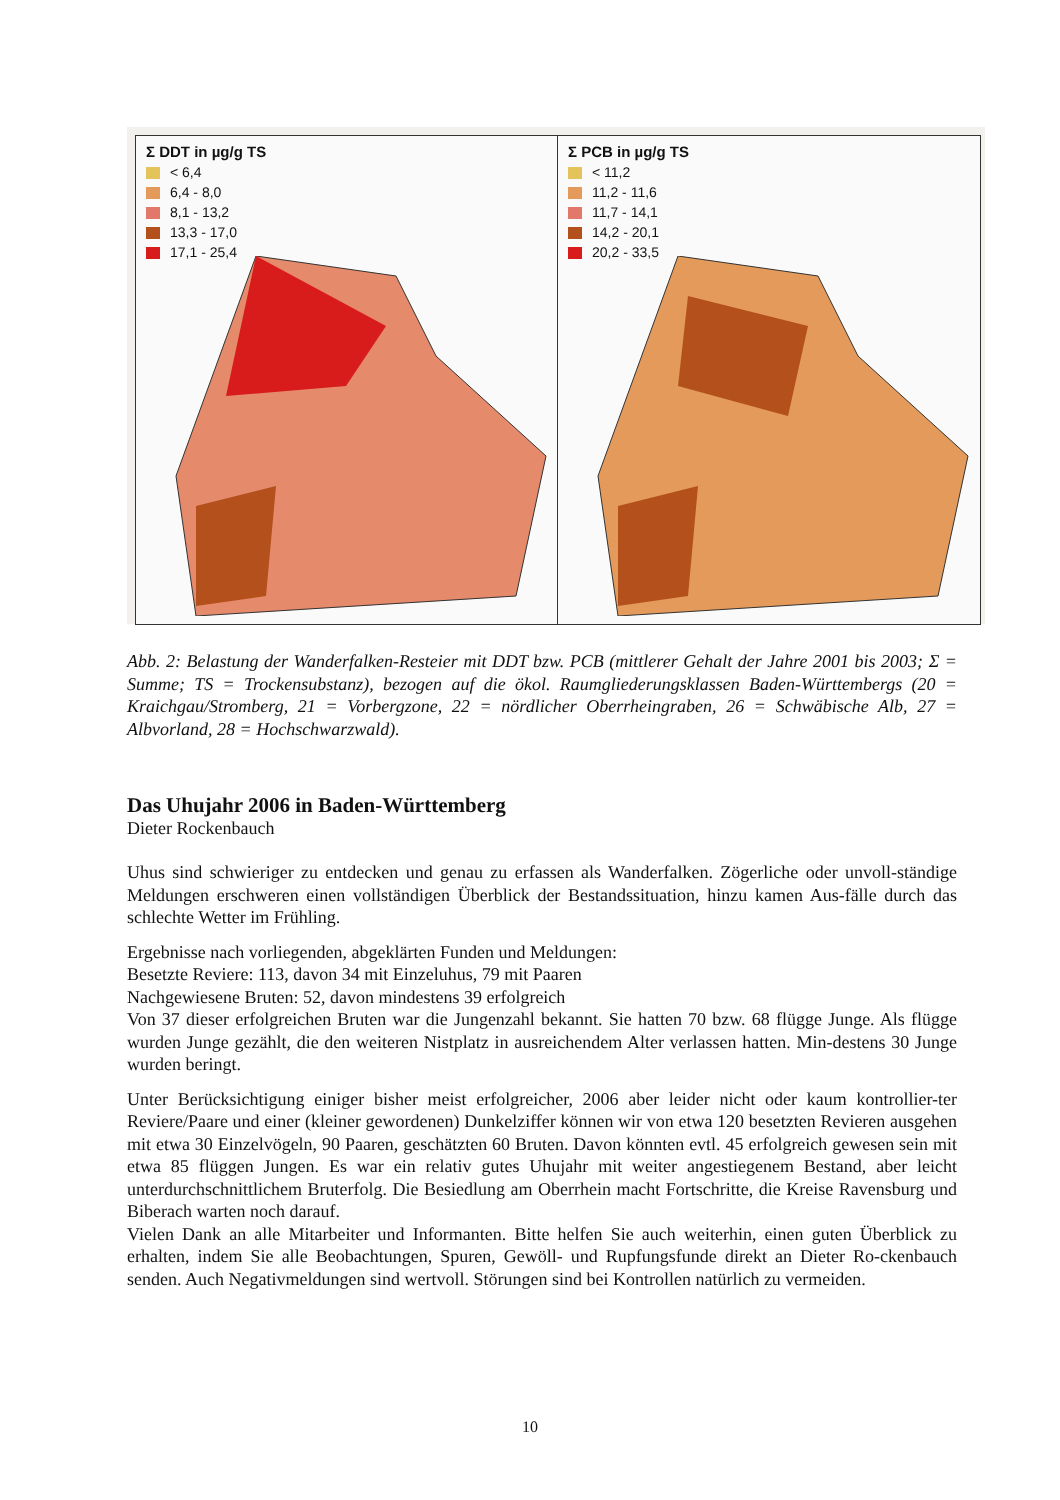Σ DDT in µg/g TS
< 6,4
6,4 - 8,0
8,1 - 13,2
13,3 - 17,0
17,1 - 25,4
Σ PCB in µg/g TS
< 11,2
11,2 - 11,6
11,7 - 14,1
14,2 - 20,1
20,2 - 33,5
Abb. 2: Belastung der Wanderfalken-Resteier mit DDT bzw. PCB (mittlerer Gehalt der Jahre 2001 bis 2003; Σ = Summe; TS = Trockensubstanz), bezogen auf die ökol. Raumgliederungsklassen Baden-Württembergs (20 = Kraichgau/Stromberg, 21 = Vorbergzone, 22 = nördlicher Oberrheingraben, 26 = Schwäbische Alb, 27 = Albvorland, 28 = Hochschwarzwald).
Das Uhujahr 2006 in Baden-Württemberg
Dieter Rockenbauch
Uhus sind schwieriger zu entdecken und genau zu erfassen als Wanderfalken. Zögerliche oder unvoll-ständige Meldungen erschweren einen vollständigen Überblick der Bestandssituation, hinzu kamen Aus-fälle durch das schlechte Wetter im Frühling.
Ergebnisse nach vorliegenden, abgeklärten Funden und Meldungen:
Besetzte Reviere: 113, davon 34 mit Einzeluhus, 79 mit Paaren
Nachgewiesene Bruten: 52, davon mindestens 39 erfolgreich
Von 37 dieser erfolgreichen Bruten war die Jungenzahl bekannt. Sie hatten 70 bzw. 68 flügge Junge. Als flügge wurden Junge gezählt, die den weiteren Nistplatz in ausreichendem Alter verlassen hatten. Min-destens 30 Junge wurden beringt.
Unter Berücksichtigung einiger bisher meist erfolgreicher, 2006 aber leider nicht oder kaum kontrollier-ter Reviere/Paare und einer (kleiner gewordenen) Dunkelziffer können wir von etwa 120 besetzten Revieren ausgehen mit etwa 30 Einzelvögeln, 90 Paaren, geschätzten 60 Bruten. Davon könnten evtl. 45 erfolgreich gewesen sein mit etwa 85 flüggen Jungen. Es war ein relativ gutes Uhujahr mit weiter angestiegenem Bestand, aber leicht unterdurchschnittlichem Bruterfolg. Die Besiedlung am Oberrhein macht Fortschritte, die Kreise Ravensburg und Biberach warten noch darauf.
Vielen Dank an alle Mitarbeiter und Informanten. Bitte helfen Sie auch weiterhin, einen guten Überblick zu erhalten, indem Sie alle Beobachtungen, Spuren, Gewöll- und Rupfungsfunde direkt an Dieter Ro-ckenbauch senden. Auch Negativmeldungen sind wertvoll. Störungen sind bei Kontrollen natürlich zu vermeiden.
10